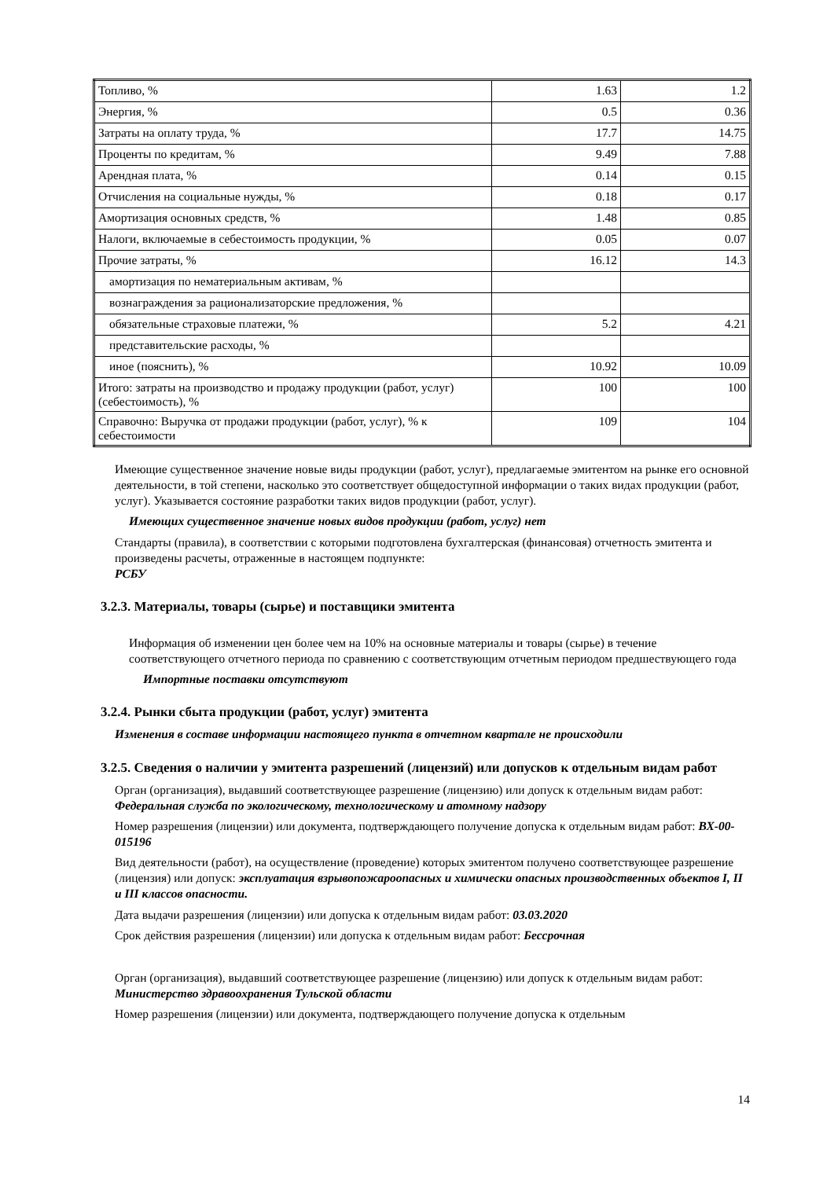| Топливо, % | 1.63 | 1.2 |
| Энергия, % | 0.5 | 0.36 |
| Затраты на оплату труда, % | 17.7 | 14.75 |
| Проценты по кредитам, % | 9.49 | 7.88 |
| Арендная плата, % | 0.14 | 0.15 |
| Отчисления на социальные нужды, % | 0.18 | 0.17 |
| Амортизация основных средств, % | 1.48 | 0.85 |
| Налоги, включаемые в себестоимость продукции, % | 0.05 | 0.07 |
| Прочие затраты, % | 16.12 | 14.3 |
| амортизация по нематериальным активам, % | | |
| вознаграждения за рационализаторские предложения, % | | |
| обязательные страховые платежи, % | 5.2 | 4.21 |
| представительские расходы, % | | |
| иное (пояснить), % | 10.92 | 10.09 |
| Итого: затраты на производство и продажу продукции (работ, услуг) (себестоимость), % | 100 | 100 |
| Справочно: Выручка от продажи продукции (работ, услуг), % к себестоимости | 109 | 104 |
Имеющие существенное значение новые виды продукции (работ, услуг), предлагаемые эмитентом на рынке его основной деятельности, в той степени, насколько это соответствует общедоступной информации о таких видах продукции (работ, услуг). Указывается состояние разработки таких видов продукции (работ, услуг).
Имеющих существенное значение новых видов продукции (работ, услуг) нет
Стандарты (правила), в соответствии с которыми подготовлена бухгалтерская (финансовая) отчетность эмитента и произведены расчеты, отраженные в настоящем подпункте:
РСБУ
3.2.3. Материалы, товары (сырье) и поставщики эмитента
Информация об изменении цен более чем на 10% на основные материалы и товары (сырье) в течение соответствующего отчетного периода по сравнению с соответствующим отчетным периодом предшествующего года
Импортные поставки отсутствуют
3.2.4. Рынки сбыта продукции (работ, услуг) эмитента
Изменения в составе информации настоящего пункта в отчетном квартале не происходили
3.2.5. Сведения о наличии у эмитента разрешений (лицензий) или допусков к отдельным видам работ
Орган (организация), выдавший соответствующее разрешение (лицензию) или допуск к отдельным видам работ: Федеральная служба по экологическому, технологическому и атомному надзору
Номер разрешения (лицензии) или документа, подтверждающего получение допуска к отдельным видам работ: ВХ-00-015196
Вид деятельности (работ), на осуществление (проведение) которых эмитентом получено соответствующее разрешение (лицензия) или допуск: эксплуатация взрывопожароопасных и химически опасных производственных объектов I, II и III классов опасности.
Дата выдачи разрешения (лицензии) или допуска к отдельным видам работ: 03.03.2020
Срок действия разрешения (лицензии) или допуска к отдельным видам работ: Бессрочная
Орган (организация), выдавший соответствующее разрешение (лицензию) или допуск к отдельным видам работ: Министерство здравоохранения Тульской области
Номер разрешения (лицензии) или документа, подтверждающего получение допуска к отдельным
14